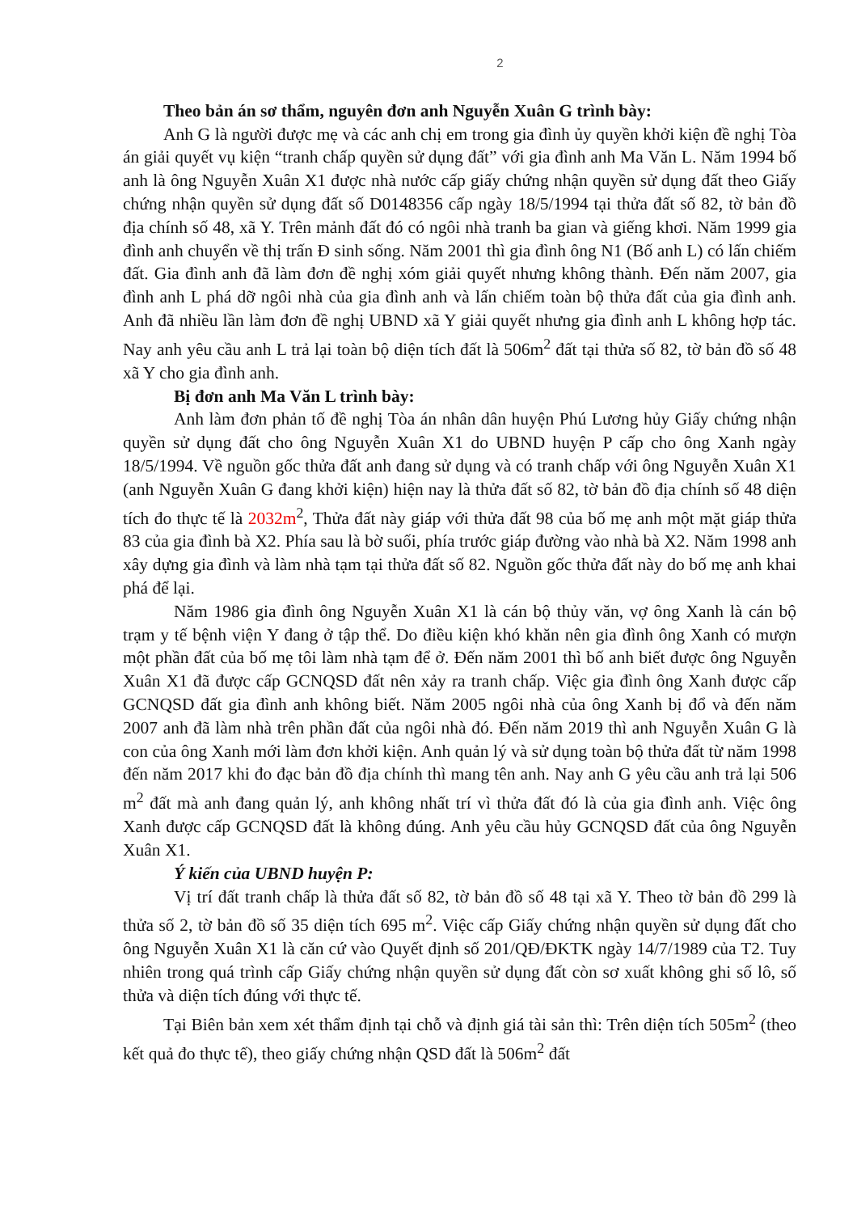2
Theo bản án sơ thẩm, nguyên đơn anh Nguyễn Xuân G trình bày:
Anh G là người được mẹ và các anh chị em trong gia đình ủy quyền khởi kiện đề nghị Tòa án giải quyết vụ kiện “tranh chấp quyền sử dụng đất” với gia đình anh Ma Văn L. Năm 1994 bố anh là ông Nguyễn Xuân X1 được nhà nước cấp giấy chứng nhận quyền sử dụng đất theo Giấy chứng nhận quyền sử dụng đất số D0148356 cấp ngày 18/5/1994 tại thửa đất số 82, tờ bản đồ địa chính số 48, xã Y. Trên mảnh đất đó có ngôi nhà tranh ba gian và giếng khơi. Năm 1999 gia đình anh chuyển về thị trấn Đ sinh sống. Năm 2001 thì gia đình ông N1 (Bố anh L) có lấn chiếm đất. Gia đình anh đã làm đơn đề nghị xóm giải quyết nhưng không thành. Đến năm 2007, gia đình anh L phá dỡ ngôi nhà của gia đình anh và lấn chiếm toàn bộ thửa đất của gia đình anh. Anh đã nhiều lần làm đơn đề nghị UBND xã Y giải quyết nhưng gia đình anh L không hợp tác. Nay anh yêu cầu anh L trả lại toàn bộ diện tích đất là 506m<sup>2</sup> đất tại thửa số 82, tờ bản đồ số 48 xã Y cho gia đình anh.
Bị đơn anh Ma Văn L trình bày:
Anh làm đơn phản tố đề nghị Tòa án nhân dân huyện Phú Lương hủy Giấy chứng nhận quyền sử dụng đất cho ông Nguyễn Xuân X1 do UBND huyện P cấp cho ông Xanh ngày 18/5/1994. Về nguồn gốc thửa đất anh đang sử dụng và có tranh chấp với ông Nguyễn Xuân X1 (anh Nguyễn Xuân G đang khởi kiện) hiện nay là thửa đất số 82, tờ bản đồ địa chính số 48 diện tích đo thực tế là 2032m<sup>2</sup>, Thửa đất này giáp với thửa đất 98 của bố mẹ anh một mặt giáp thửa 83 của gia đình bà X2. Phía sau là bờ suối, phía trước giáp đường vào nhà bà X2. Năm 1998 anh xây dựng gia đình và làm nhà tạm tại thửa đất số 82. Nguồn gốc thửa đất này do bố mẹ anh khai phá để lại.
Năm 1986 gia đình ông Nguyễn Xuân X1 là cán bộ thủy văn, vợ ông Xanh là cán bộ trạm y tế bệnh viện Y đang ở tập thể. Do điều kiện khó khăn nên gia đình ông Xanh có mượn một phần đất của bố mẹ tôi làm nhà tạm để ở. Đến năm 2001 thì bố anh biết được ông Nguyễn Xuân X1 đã được cấp GCNQSD đất nên xảy ra tranh chấp. Việc gia đình ông Xanh được cấp GCNQSD đất gia đình anh không biết. Năm 2005 ngôi nhà của ông Xanh bị đổ và đến năm 2007 anh đã làm nhà trên phần đất của ngôi nhà đó. Đến năm 2019 thì anh Nguyễn Xuân G là con của ông Xanh mới làm đơn khởi kiện. Anh quản lý và sử dụng toàn bộ thửa đất từ năm 1998 đến năm 2017 khi đo đạc bản đồ địa chính thì mang tên anh. Nay anh G yêu cầu anh trả lại 506 m<sup>2</sup> đất mà anh đang quản lý, anh không nhất trí vì thửa đất đó là của gia đình anh. Việc ông Xanh được cấp GCNQSD đất là không đúng. Anh yêu cầu hủy GCNQSD đất của ông Nguyễn Xuân X1.
Ý kiến của UBND huyện P:
Vị trí đất tranh chấp là thửa đất số 82, tờ bản đồ số 48 tại xã Y. Theo tờ bản đồ 299 là thửa số 2, tờ bản đồ số 35 diện tích 695 m<sup>2</sup>. Việc cấp Giấy chứng nhận quyền sử dụng đất cho ông Nguyễn Xuân X1 là căn cứ vào Quyết định số 201/QĐ/ĐKTK ngày 14/7/1989 của T2. Tuy nhiên trong quá trình cấp Giấy chứng nhận quyền sử dụng đất còn sơ xuất không ghi số lô, số thửa và diện tích đúng với thực tế.
Tại Biên bản xem xét thẩm định tại chỗ và định giá tài sản thì: Trên diện tích 505m<sup>2</sup> (theo kết quả đo thực tế), theo giấy chứng nhận QSD đất là 506m<sup>2</sup> đất